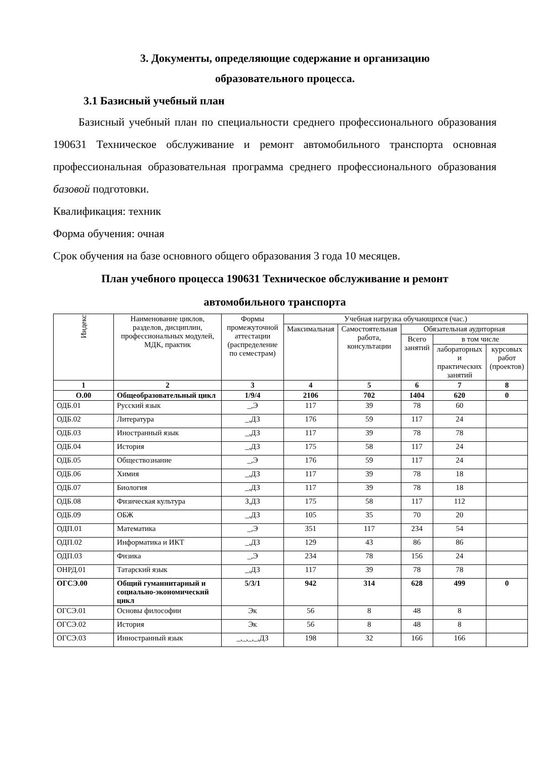3. Документы, определяющие содержание и организацию
образовательного процесса.
3.1 Базисный учебный план
Базисный учебный план по специальности среднего профессионального образования 190631 Техническое обслуживание и ремонт автомобильного транспорта основная профессиональная образовательная программа среднего профессионального образования базовой подготовки.
Квалификация: техник
Форма обучения: очная
Срок обучения на базе основного общего образования 3 года 10 месяцев.
План учебного процесса 190631 Техническое обслуживание и ремонт
автомобильного транспорта
| Индекс | Наименование циклов, разделов, дисциплин, профессиональных модулей, МДК, практик | Формы промежуточной аттестации (распределение по семестрам) | Учебная нагрузка обучающихся (час.) | | | | |
| --- | --- | --- | --- | --- | --- | --- | --- |
| | | | Максимальная | Самостоятельная работа, консультации | Обязательная аудиторная | | |
| | | | | | Всего занятий | в том числе | |
| | | | | | | лабораторных и практических занятий | курсовых работ (проектов) |
| 1 | 2 | 3 | 4 | 5 | 6 | 7 | 8 |
| О.00 | Общеобразовательный цикл | 1/9/4 | 2106 | 702 | 1404 | 620 | 0 |
| ОДБ.01 | Русский язык | _,Э | 117 | 39 | 78 | 60 | |
| ОДБ.02 | Литература | _,ДЗ | 176 | 59 | 117 | 24 | |
| ОДБ.03 | Иностранный язык | _,ДЗ | 117 | 39 | 78 | 78 | |
| ОДБ.04 | История | _,ДЗ | 175 | 58 | 117 | 24 | |
| ОДБ.05 | Обществознание | _,Э | 176 | 59 | 117 | 24 | |
| ОДБ.06 | Химия | _,ДЗ | 117 | 39 | 78 | 18 | |
| ОДБ.07 | Биология | _,ДЗ | 117 | 39 | 78 | 18 | |
| ОДБ.08 | Физическая культура | З,ДЗ | 175 | 58 | 117 | 112 | |
| ОДБ.09 | ОБЖ | _,ДЗ | 105 | 35 | 70 | 20 | |
| ОДП.01 | Математика | _,Э | 351 | 117 | 234 | 54 | |
| ОДП.02 | Информатика и ИКТ | _,ДЗ | 129 | 43 | 86 | 86 | |
| ОДП.03 | Физика | _,Э | 234 | 78 | 156 | 24 | |
| ОНРД.01 | Татарский язык | _,ДЗ | 117 | 39 | 78 | 78 | |
| ОГСЭ.00 | Общий гуманнитарный и социально-экономический цикл | 5/3/1 | 942 | 314 | 628 | 499 | 0 |
| ОГСЭ.01 | Основы философии | Эк | 56 | 8 | 48 | 8 | |
| ОГСЭ.02 | История | Эк | 56 | 8 | 48 | 8 | |
| ОГСЭ.03 | Инностранный язык | _,_,_,_,ДЗ | 198 | 32 | 166 | 166 | |